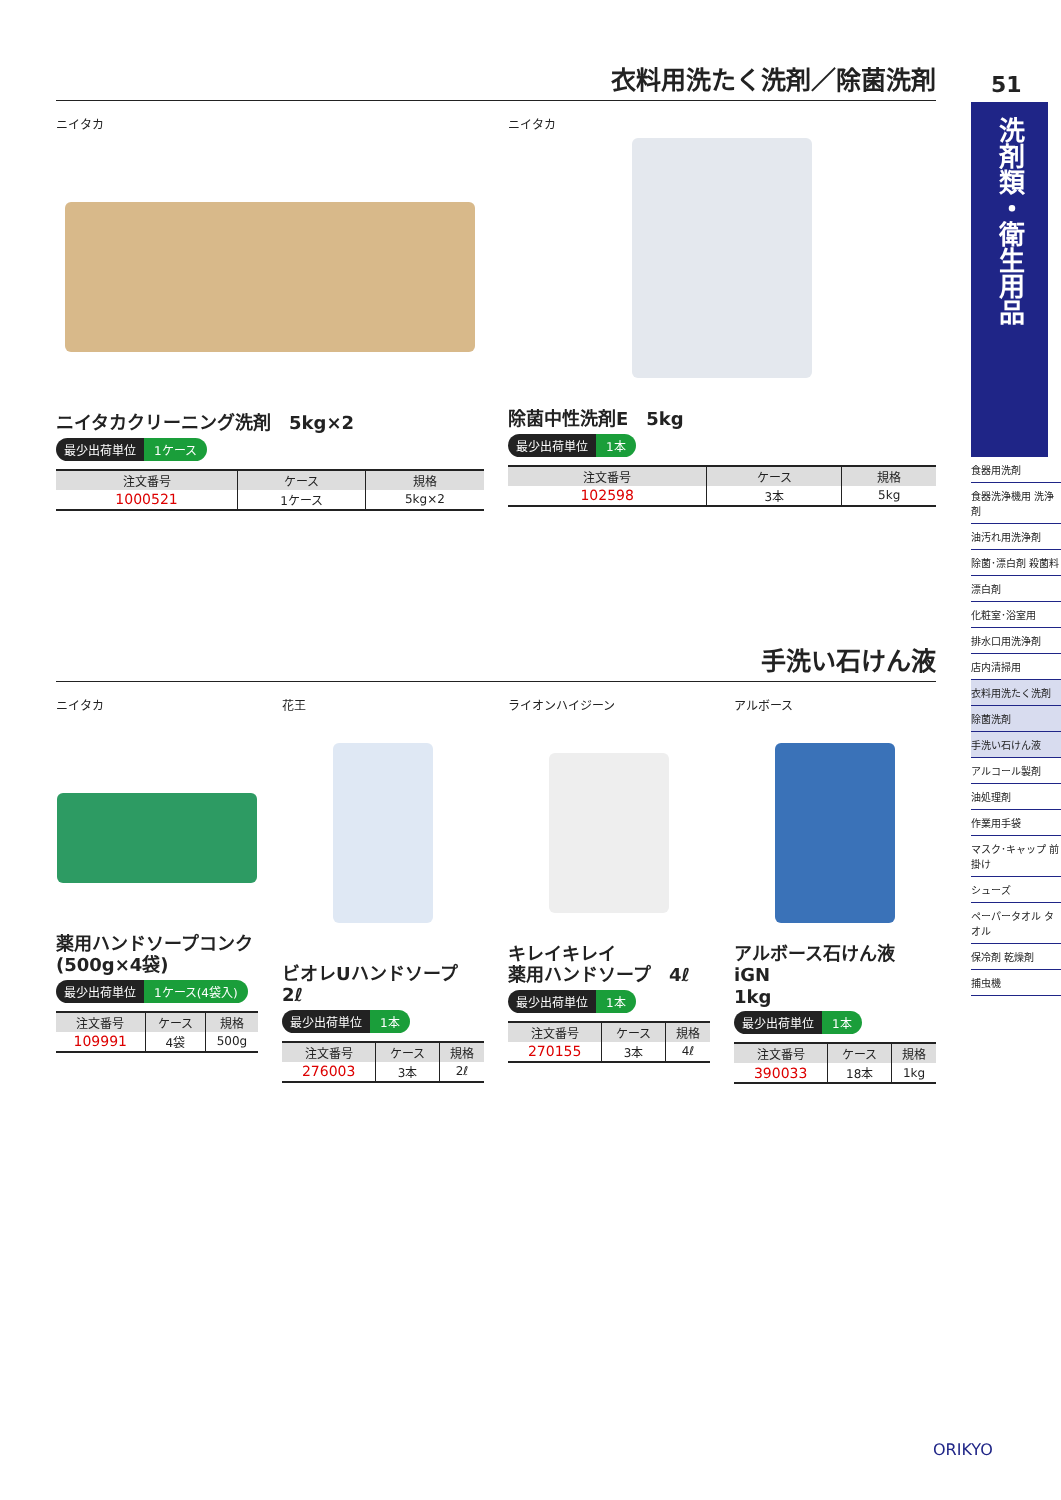衣料用洗たく洗剤／除菌洗剤
ニイタカ
ニイタカクリーニング洗剤　5kg×2
最少出荷単位 1ケース
| 注文番号 | ケース | 規格 |
| --- | --- | --- |
| 1000521 | 1ケース | 5kg×2 |
ニイタカ
除菌中性洗剤E　5kg
最少出荷単位 1本
| 注文番号 | ケース | 規格 |
| --- | --- | --- |
| 102598 | 3本 | 5kg |
手洗い石けん液
ニイタカ
薬用ハンドソープコンク
(500g×4袋)
最少出荷単位 1ケース(4袋入)
| 注文番号 | ケース | 規格 |
| --- | --- | --- |
| 109991 | 4袋 | 500g |
花王
ビオレUハンドソープ　2ℓ
最少出荷単位 1本
| 注文番号 | ケース | 規格 |
| --- | --- | --- |
| 276003 | 3本 | 2ℓ |
ライオンハイジーン
キレイキレイ
薬用ハンドソープ　4ℓ
最少出荷単位 1本
| 注文番号 | ケース | 規格 |
| --- | --- | --- |
| 270155 | 3本 | 4ℓ |
アルボース
アルボース石けん液 iGN
1kg
最少出荷単位 1本
| 注文番号 | ケース | 規格 |
| --- | --- | --- |
| 390033 | 18本 | 1kg |
51
洗剤類・衛生用品
食器用洗剤
食器洗浄機用 洗浄剤
油汚れ用洗浄剤
除菌･漂白剤 殺菌料
漂白剤
化粧室･浴室用
排水口用洗浄剤
店内清掃用
衣料用洗たく洗剤
除菌洗剤
手洗い石けん液
アルコール製剤
油処理剤
作業用手袋
マスク･キャップ 前掛け
シューズ
ペーパータオル タオル
保冷剤 乾燥剤
捕虫機
ORIKYO